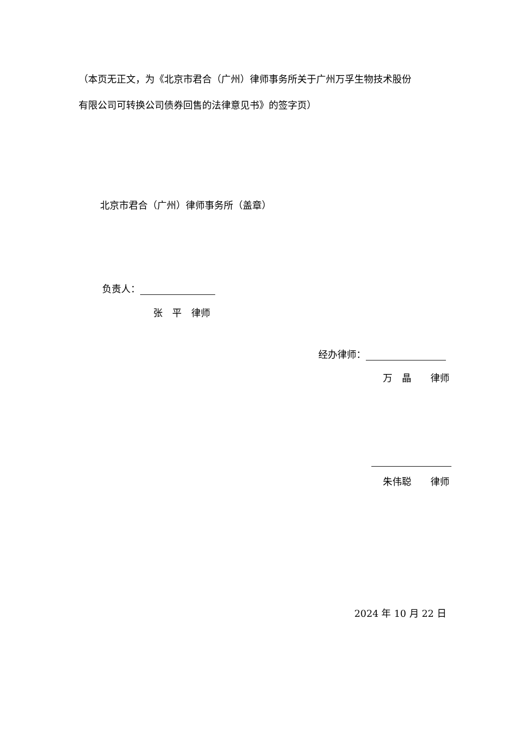（本页无正文，为《北京市君合（广州）律师事务所关于广州万孚生物技术股份
有限公司可转换公司债券回售的法律意见书》的签字页）
北京市君合（广州）律师事务所（盖章）
负责人：
张　平　律师
经办律师：
万　晶　　律师
朱伟聪　　律师
2024 年 10 月 22 日